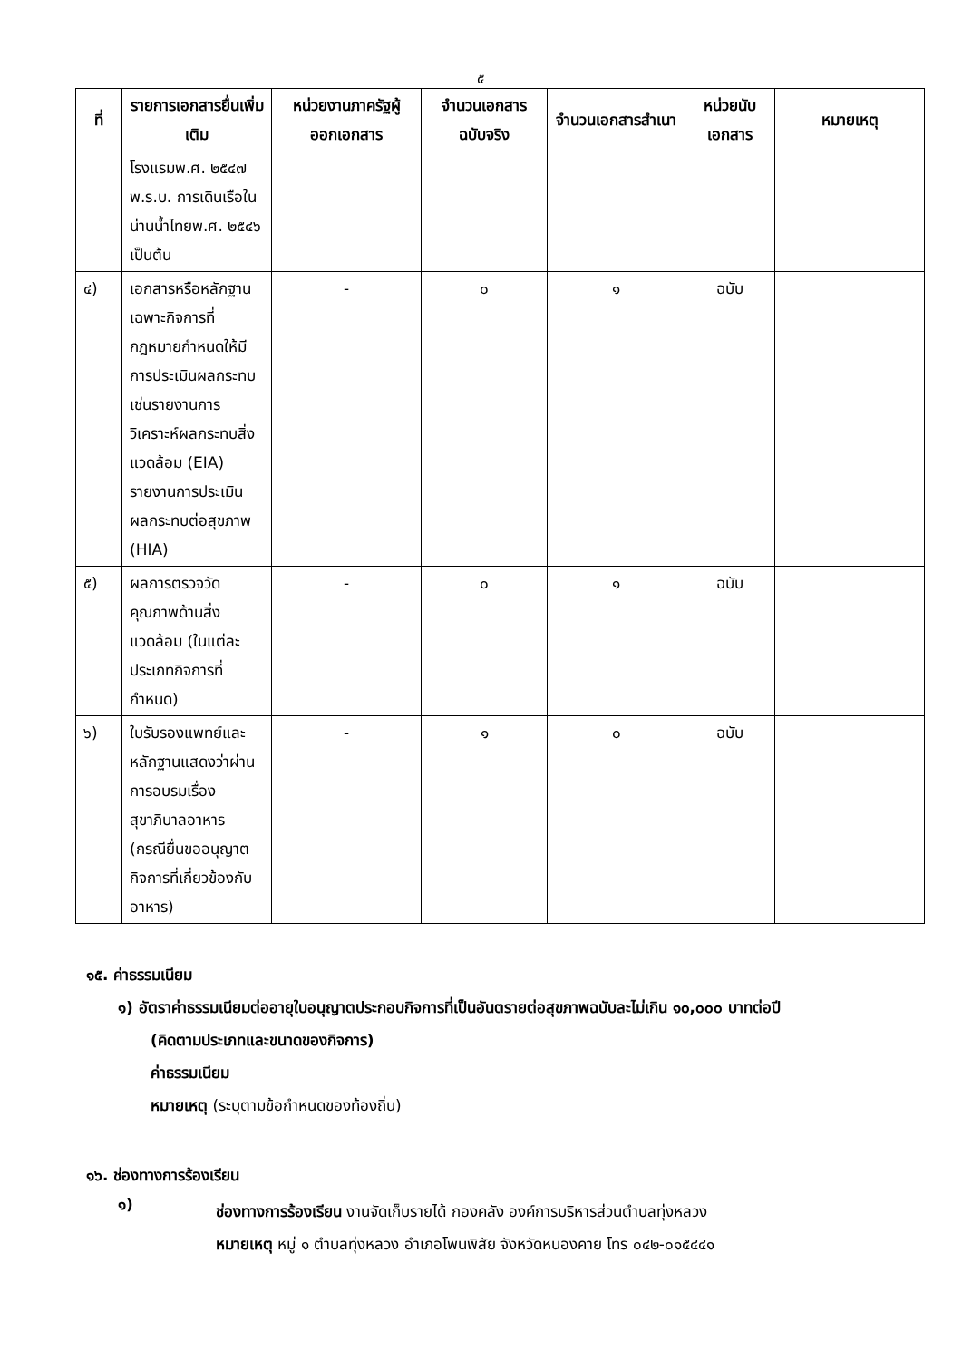๕
| ที่ | รายการเอกสารยื่นเพิ่มเติม | หน่วยงานภาครัฐผู้ออกเอกสาร | จำนวนเอกสารฉบับจริง | จำนวนเอกสารสำเนา | หน่วยนับเอกสาร | หมายเหตุ |
| --- | --- | --- | --- | --- | --- | --- |
| | โรงแรมพ.ศ. ๒๕๔๗ พ.ร.บ. การเดินเรือในน่านน้ำไทยพ.ศ. ๒๕๔๖ เป็นต้น | | | | | |
| ๔) | เอกสารหรือหลักฐานเฉพาะกิจการที่กฎหมายกำหนดให้มีการประเมินผลกระทบ เช่นรายงานการวิเคราะห์ผลกระทบสิ่งแวดล้อม (EIA) รายงานการประเมินผลกระทบต่อสุขภาพ (HIA) | - | ๐ | ๑ | ฉบับ | |
| ๕) | ผลการตรวจวัดคุณภาพด้านสิ่งแวดล้อม (ในแต่ละประเภทกิจการที่กำหนด) | - | ๐ | ๑ | ฉบับ | |
| ๖) | ใบรับรองแพทย์และหลักฐานแสดงว่าผ่านการอบรมเรื่องสุขาภิบาลอาหาร (กรณียื่นขออนุญาตกิจการที่เกี่ยวข้องกับอาหาร) | - | ๑ | ๐ | ฉบับ | |
๑๕. ค่าธรรมเนียม
๑) อัตราค่าธรรมเนียมต่ออายุใบอนุญาตประกอบกิจการที่เป็นอันตรายต่อสุขภาพฉบับละไม่เกิน ๑๐,๐๐๐ บาทต่อปี
(คิดตามประเภทและขนาดของกิจการ)
ค่าธรรมเนียม
หมายเหตุ (ระบุตามข้อกำหนดของท้องถิ่น)
๑๖. ช่องทางการร้องเรียน
๑)
ช่องทางการร้องเรียน งานจัดเก็บรายได้ กองคลัง องค์การบริหารส่วนตำบลทุ่งหลวง
หมายเหตุ หมู่ ๑ ตำบลทุ่งหลวง อำเภอโพนพิสัย จังหวัดหนองคาย โทร ๐๔๒-๐๑๕๔๔๑